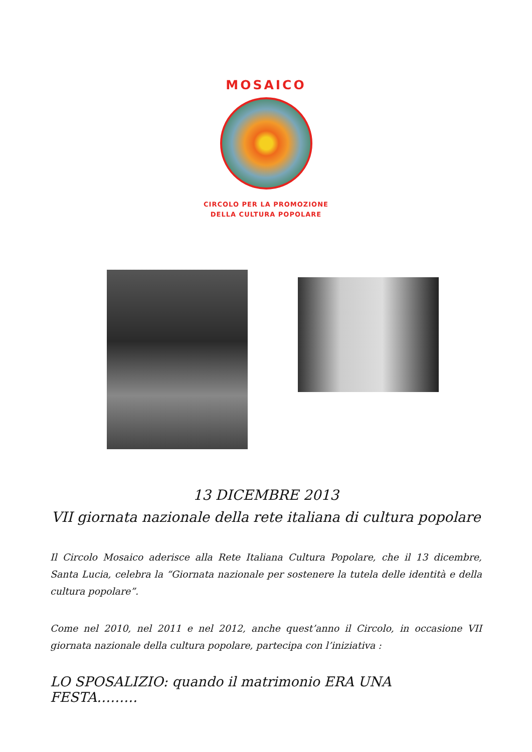MOSAICO
CIRCOLO PER LA PROMOZIONE
DELLA CULTURA POPOLARE
13 DICEMBRE 2013
VII giornata nazionale della rete italiana di cultura popolare
Il Circolo Mosaico aderisce alla Rete Italiana Cultura Popolare, che il 13 dicembre, Santa Lucia, celebra la “Giornata nazionale per sostenere la tutela delle identità e della cultura popolare”.
Come nel 2010, nel 2011 e nel 2012, anche quest’anno il Circolo, in occasione VII giornata nazionale della cultura popolare, partecipa con l’iniziativa :
LO SPOSALIZIO: quando il matrimonio ERA UNA FESTA………